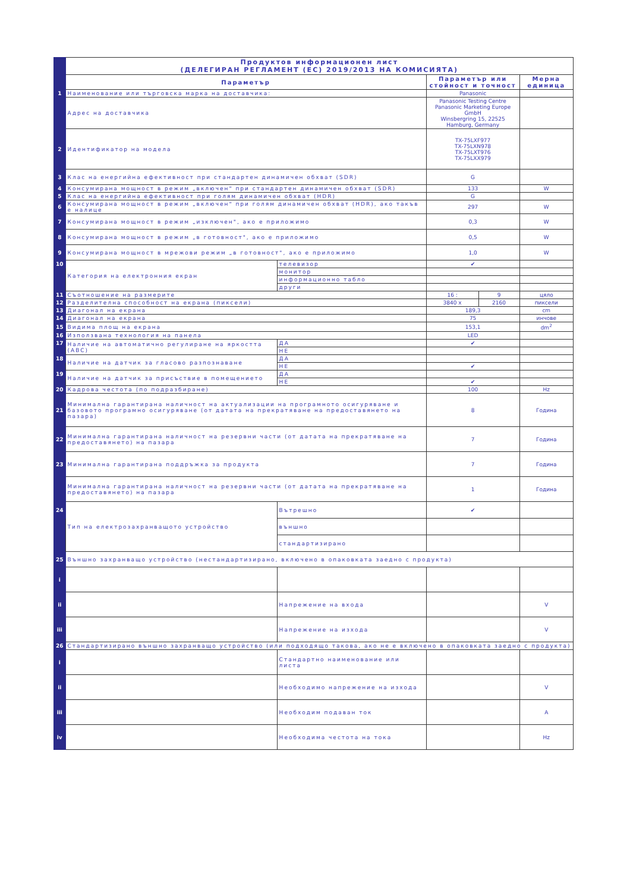| | Продуктов информационен лист (ДЕЛЕГИРАН РЕГЛАМЕНТ (ЕС) 2019/2013 НА КОМИСИЯТА) | | | | |
| | Параметър | | Параметър или стойност и точност | | Мерна единица |
| 1 | Наименование или търговска марка на доставчика: | | Panasonic | | |
| | Адрес на доставчика | | Panasonic Testing Centre Panasonic Marketing Europe GmbH Winsbergring 15, 22525 Hamburg, Germany | | |
| 2 | Идентификатор на модела | | TX-75LXF977 TX-75LXN978 TX-75LXT976 TX-75LXX979 | | |
| 3 | Клас на енергийна ефективност при стандартен динамичен обхват (SDR) | | G | | |
| 4 | Консумирана мощност в режим „включен" при стандартен динамичен обхват (SDR) | | 133 | | W |
| 5 | Клас на енергийна ефективност при голям динамичен обхват (HDR) | | G | | |
| 6 | Консумирана мощност в режим „включен" при голям динамичен обхват (HDR), ако такъв е налице | | 297 | | W |
| 7 | Консумирана мощност в режим „изключен", ако е приложимо | | 0,3 | | W |
| 8 | Консумирана мощност в режим „в готовност", ако е приложимо | | 0,5 | | W |
| 9 | Консумирана мощност в мрежови режим „в готовност", ако е приложимо | | 1,0 | | W |
| 10 | Категория на електронния екран | телевизор | ✔ | | |
| | | монитор | | | |
| | | информационно табло | | | |
| | | други | | | |
| 11 | Съотношение на размерите | | 16 : | 9 | цяло |
| 12 | Разделителна способност на екрана (пиксели) | | 3840 x | 2160 | пиксели |
| 13 | Диагонал на екрана | | 189,3 | | cm |
| 14 | Диагонал на екрана | | 75 | | инчове |
| 15 | Видима площ на екрана | | 153,1 | | dm<sup>2</sup> |
| 16 | Използвана технология на панела | | LED | | |
| 17 | Наличие на автоматично регулиране на яркостта (ABC) | ДА | ✔ | | |
| | | НЕ | | | |
| 18 | Наличие на датчик за гласово разпознаване | ДА | | | |
| | | НЕ | ✔ | | |
| 19 | Наличие на датчик за присъствие в помещението | ДА | | | |
| | | НЕ | ✔ | | |
| 20 | Кадрова честота (по подразбиране) | | 100 | | Hz |
| 21 | Минимална гарантирана наличност на актуализации на програмното осигуряване и базовото програмно осигуряване (от датата на прекратяване на предоставянето на пазара) | | 8 | | Година |
| 22 | Минимална гарантирана наличност на резервни части (от датата на прекратяване на предоставянето) на пазара | | 7 | | Година |
| 23 | Минимална гарантирана поддръжка за продукта | | 7 | | Година |
| | Минимална гарантирана наличност на резервни части (от датата на прекратяване на предоставянето) на пазара | | 1 | | Година |
| 24 | Тип на електрозахранващото устройство | Вътрешно | ✔ | | |
| | | външно | | | |
| | | стандартизирано | | | |
| 25 | Външно захранващо устройство (нестандартизирано, включено в опаковката заедно с продукта) | | | | |
| i | | | | | |
| ii | | Напрежение на входа | | | V |
| iii | | Напрежение на изхода | | | V |
| 26 | Стандартизирано външно захранващо устройство (или подходящо такова, ако не е включено в опаковката заедно с продукта) | | | | |
| i | | Стандартно наименование или листа | | | |
| ii | | Необходимо напрежение на изхода | | | V |
| iii | | Необходим подаван ток | | | A |
| iv | | Необходима честота на тока | | | Hz |